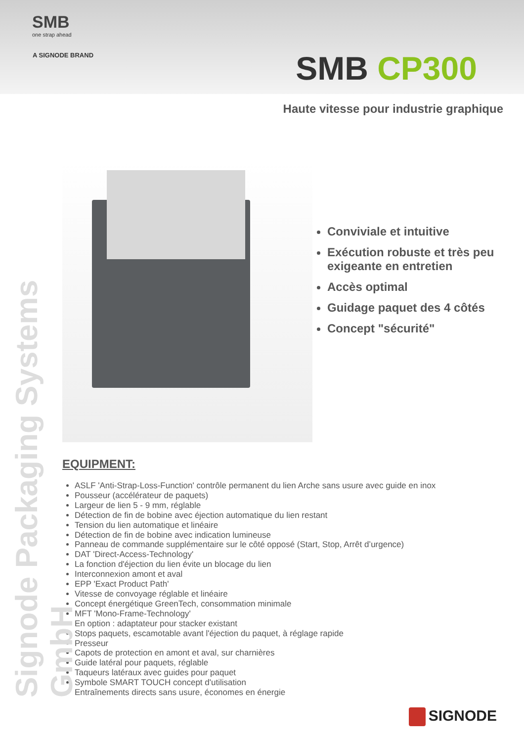SMB
one strap ahead
A SIGNODE BRAND
SMB CP300
Haute vitesse pour industrie graphique
Signode Packaging Systems GmbH
Conviviale et intuitive
Exécution robuste et très peu exigeante en entretien
Accès optimal
Guidage paquet des 4 côtés
Concept "sécurité"
EQUIPMENT:
ASLF 'Anti-Strap-Loss-Function' contrôle permanent du lien Arche sans usure avec guide en inox
Pousseur (accélérateur de paquets)
Largeur de lien 5 - 9 mm, réglable
Détection de fin de bobine avec éjection automatique du lien restant
Tension du lien automatique et linéaire
Détection de fin de bobine avec indication lumineuse
Panneau de commande supplémentaire sur le côté opposé (Start, Stop, Arrêt d’urgence)
DAT 'Direct-Access-Technology'
La fonction d'éjection du lien évite un blocage du lien
Interconnexion amont et aval
EPP 'Exact Product Path'
Vitesse de convoyage réglable et linéaire
Concept énergétique GreenTech, consommation minimale
MFT 'Mono-Frame-Technology'
En option : adaptateur pour stacker existant
Stops paquets, escamotable avant l'éjection du paquet, à réglage rapide
Presseur
Capots de protection en amont et aval, sur charnières
Guide latéral pour paquets, réglable
Taqueurs latéraux avec guides pour paquet
Symbole SMART TOUCH concept d'utilisation
Entraînements directs sans usure, économes en énergie
SIGNODE